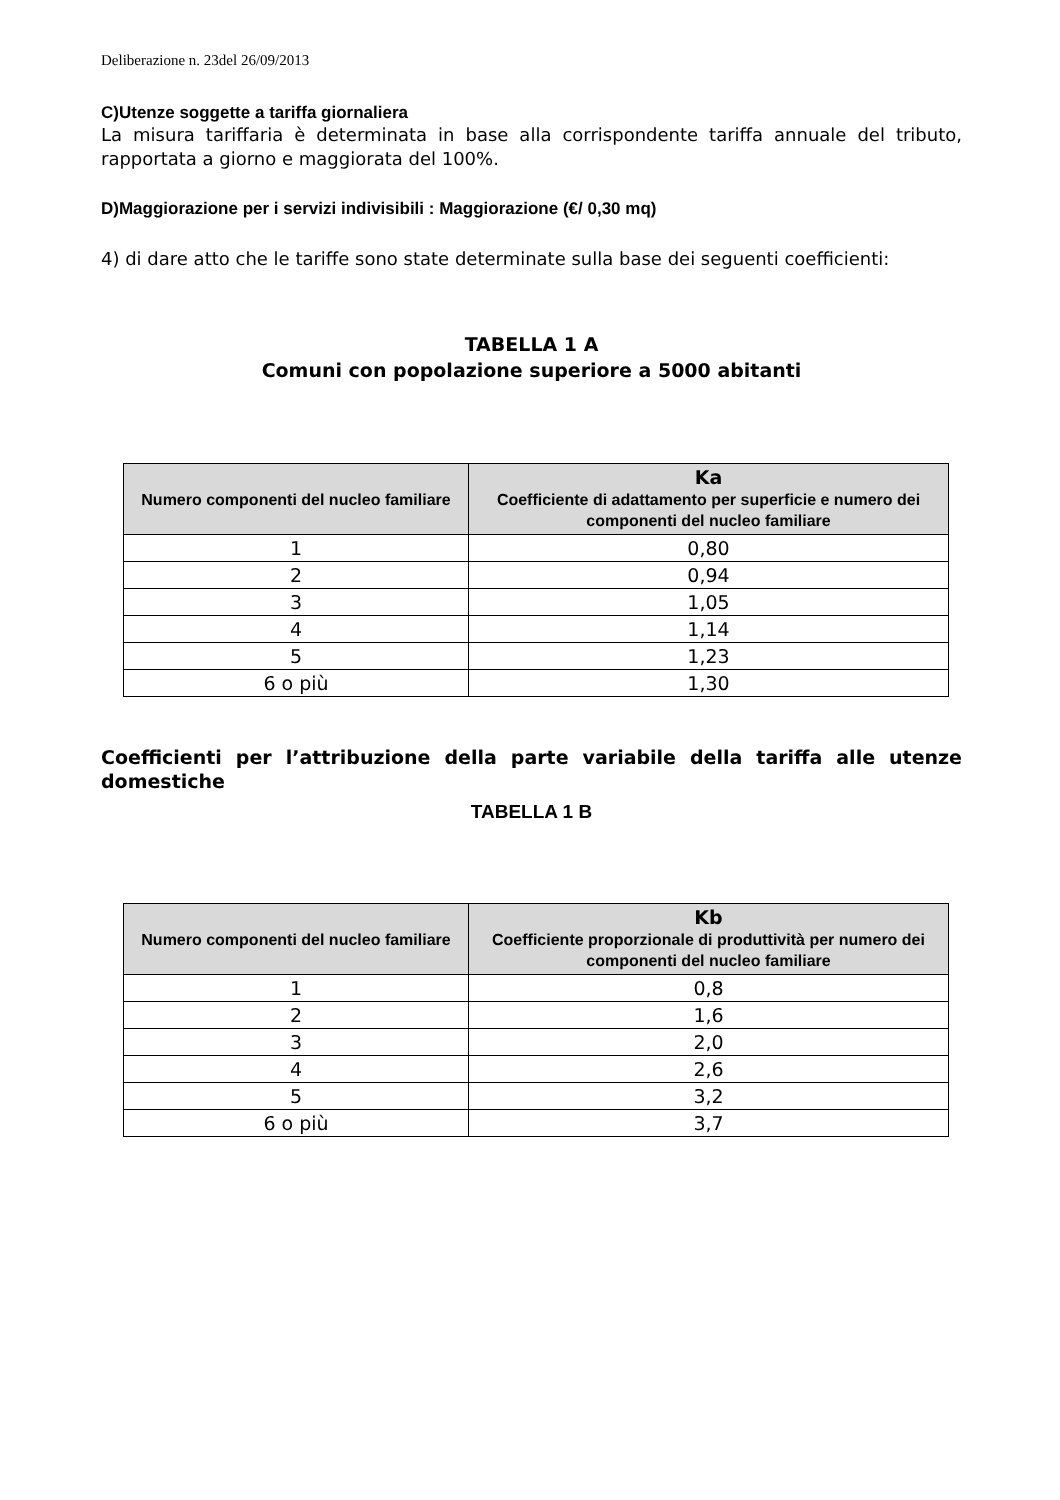Deliberazione n. 23del 26/09/2013
C)Utenze soggette a tariffa giornaliera
La misura tariffaria è determinata in base alla corrispondente tariffa annuale del tributo, rapportata a giorno e maggiorata del 100%.
D)Maggiorazione per i servizi indivisibili : Maggiorazione (€/ 0,30 mq)
4) di dare atto che le tariffe sono state determinate sulla base dei seguenti coefficienti:
TABELLA 1 A
Comuni con popolazione superiore a 5000 abitanti
| Numero componenti del nucleo familiare | Ka Coefficiente di adattamento per superficie e numero dei componenti del nucleo familiare |
| --- | --- |
| 1 | 0,80 |
| 2 | 0,94 |
| 3 | 1,05 |
| 4 | 1,14 |
| 5 | 1,23 |
| 6 o più | 1,30 |
Coefficienti per l’attribuzione della parte variabile della tariffa alle utenze domestiche
TABELLA 1 B
| Numero componenti del nucleo familiare | Kb Coefficiente proporzionale di produttività per numero dei componenti del nucleo familiare |
| --- | --- |
| 1 | 0,8 |
| 2 | 1,6 |
| 3 | 2,0 |
| 4 | 2,6 |
| 5 | 3,2 |
| 6 o più | 3,7 |